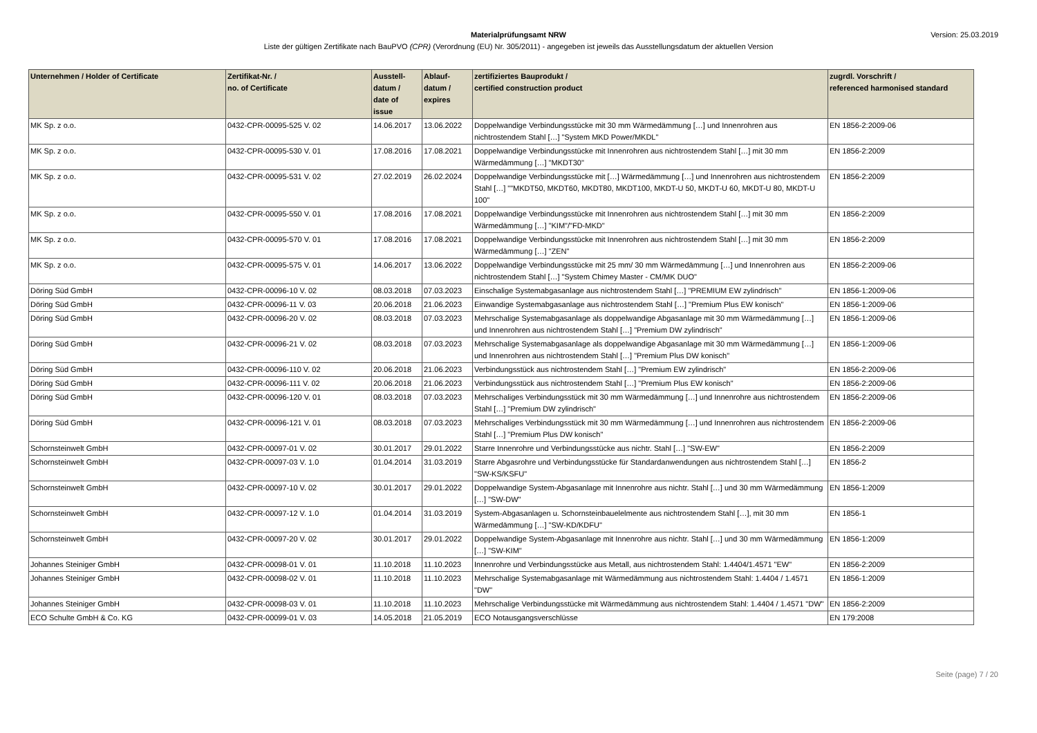Version: 25.03.2019
Materialprüfungsamt NRW
Liste der gültigen Zertifikate nach BauPVO (CPR) (Verordnung (EU) Nr. 305/2011) - angegeben ist jeweils das Ausstellungsdatum der aktuellen Version
| Unternehmen / Holder of Certificate | Zertifikat-Nr. / no. of Certificate | Ausstell- datum / date of issue | Ablauf- datum / expires | zertifiziertes Bauprodukt / certified construction product | zugrdl. Vorschrift / referenced harmonised standard |
| --- | --- | --- | --- | --- | --- |
| MK Sp. z o.o. | 0432-CPR-00095-525 V. 02 | 14.06.2017 | 13.06.2022 | Doppelwandige Verbindungsstücke mit 30 mm Wärmedämmung […] und Innenrohren aus nichtrostendem Stahl […] "System MKD Power/MKDL" | EN 1856-2:2009-06 |
| MK Sp. z o.o. | 0432-CPR-00095-530 V. 01 | 17.08.2016 | 17.08.2021 | Doppelwandige Verbindungsstücke mit Innenrohren aus nichtrostendem Stahl […] mit 30 mm Wärmedämmung […] "MKDT30" | EN 1856-2:2009 |
| MK Sp. z o.o. | 0432-CPR-00095-531 V. 02 | 27.02.2019 | 26.02.2024 | Doppelwandige Verbindungsstücke mit […] Wärmedämmung […] und Innenrohren aus nichtrostendem Stahl […] ""MKDT50, MKDT60, MKDT80, MKDT100, MKDT-U 50, MKDT-U 60, MKDT-U 80, MKDT-U 100" | EN 1856-2:2009 |
| MK Sp. z o.o. | 0432-CPR-00095-550 V. 01 | 17.08.2016 | 17.08.2021 | Doppelwandige Verbindungsstücke mit Innenrohren aus nichtrostendem Stahl […] mit 30 mm Wärmedämmung […] "KIM"/"FD-MKD" | EN 1856-2:2009 |
| MK Sp. z o.o. | 0432-CPR-00095-570 V. 01 | 17.08.2016 | 17.08.2021 | Doppelwandige Verbindungsstücke mit Innenrohren aus nichtrostendem Stahl […] mit 30 mm Wärmedämmung […] "ZEN" | EN 1856-2:2009 |
| MK Sp. z o.o. | 0432-CPR-00095-575 V. 01 | 14.06.2017 | 13.06.2022 | Doppelwandige Verbindungsstücke mit 25 mm/ 30 mm Wärmedämmung […] und Innenrohren aus nichtrostendem Stahl […] "System Chimey Master - CM/MK DUO" | EN 1856-2:2009-06 |
| Döring Süd GmbH | 0432-CPR-00096-10 V. 02 | 08.03.2018 | 07.03.2023 | Einschalige Systemabgasanlage aus nichtrostendem Stahl […] "PREMIUM EW zylindrisch" | EN 1856-1:2009-06 |
| Döring Süd GmbH | 0432-CPR-00096-11 V. 03 | 20.06.2018 | 21.06.2023 | Einwandige Systemabgasanlage aus nichtrostendem Stahl […] "Premium Plus EW konisch" | EN 1856-1:2009-06 |
| Döring Süd GmbH | 0432-CPR-00096-20 V. 02 | 08.03.2018 | 07.03.2023 | Mehrschalige Systemabgasanlage als doppelwandige Abgasanlage mit 30 mm Wärmedämmung […] und Innenrohren aus nichtrostendem Stahl […] "Premium DW zylindrisch" | EN 1856-1:2009-06 |
| Döring Süd GmbH | 0432-CPR-00096-21 V. 02 | 08.03.2018 | 07.03.2023 | Mehrschalige Systemabgasanlage als doppelwandige Abgasanlage mit 30 mm Wärmedämmung […] und Innenrohren aus nichtrostendem Stahl […] "Premium Plus DW konisch" | EN 1856-1:2009-06 |
| Döring Süd GmbH | 0432-CPR-00096-110 V. 02 | 20.06.2018 | 21.06.2023 | Verbindungsstück aus nichtrostendem Stahl […] "Premium EW zylindrisch" | EN 1856-2:2009-06 |
| Döring Süd GmbH | 0432-CPR-00096-111 V. 02 | 20.06.2018 | 21.06.2023 | Verbindungsstück aus nichtrostendem Stahl […] "Premium Plus EW konisch" | EN 1856-2:2009-06 |
| Döring Süd GmbH | 0432-CPR-00096-120 V. 01 | 08.03.2018 | 07.03.2023 | Mehrschaliges Verbindungsstück mit 30 mm Wärmedämmung […] und Innenrohre aus nichtrostendem Stahl […] "Premium DW zylindrisch" | EN 1856-2:2009-06 |
| Döring Süd GmbH | 0432-CPR-00096-121 V. 01 | 08.03.2018 | 07.03.2023 | Mehrschaliges Verbindungsstück mit 30 mm Wärmedämmung […] und Innenrohren aus nichtrostendem Stahl […] "Premium Plus DW konisch" | EN 1856-2:2009-06 |
| Schornsteinwelt GmbH | 0432-CPR-00097-01 V. 02 | 30.01.2017 | 29.01.2022 | Starre Innenrohre und Verbindungsstücke aus nichtr. Stahl […] "SW-EW" | EN 1856-2:2009 |
| Schornsteinwelt GmbH | 0432-CPR-00097-03 V. 1.0 | 01.04.2014 | 31.03.2019 | Starre Abgasrohre und Verbindungsstücke für Standardanwendungen aus nichtrostendem Stahl […] "SW-KS/KSFU" | EN 1856-2 |
| Schornsteinwelt GmbH | 0432-CPR-00097-10 V. 02 | 30.01.2017 | 29.01.2022 | Doppelwandige System-Abgasanlage mit Innenrohre aus nichtr. Stahl […] und 30 mm Wärmedämmung […] "SW-DW" | EN 1856-1:2009 |
| Schornsteinwelt GmbH | 0432-CPR-00097-12 V. 1.0 | 01.04.2014 | 31.03.2019 | System-Abgasanlagen u. Schornsteinbauelelmente aus nichtrostendem Stahl […], mit 30 mm Wärmedämmung […] "SW-KD/KDFU" | EN 1856-1 |
| Schornsteinwelt GmbH | 0432-CPR-00097-20 V. 02 | 30.01.2017 | 29.01.2022 | Doppelwandige System-Abgasanlage mit Innenrohre aus nichtr. Stahl […] und 30 mm Wärmedämmung […] "SW-KIM" | EN 1856-1:2009 |
| Johannes Steiniger GmbH | 0432-CPR-00098-01 V. 01 | 11.10.2018 | 11.10.2023 | Innenrohre und Verbindungsstücke aus Metall, aus nichtrostendem Stahl: 1.4404/1.4571 "EW" | EN 1856-2:2009 |
| Johannes Steiniger GmbH | 0432-CPR-00098-02 V. 01 | 11.10.2018 | 11.10.2023 | Mehrschalige Systemabgasanlage mit Wärmedämmung aus nichtrostendem Stahl: 1.4404 / 1.4571 "DW" | EN 1856-1:2009 |
| Johannes Steiniger GmbH | 0432-CPR-00098-03 V. 01 | 11.10.2018 | 11.10.2023 | Mehrschalige Verbindungsstücke mit Wärmedämmung aus nichtrostendem Stahl: 1.4404 / 1.4571 "DW" | EN 1856-2:2009 |
| ECO Schulte GmbH & Co. KG | 0432-CPR-00099-01 V. 03 | 14.05.2018 | 21.05.2019 | ECO Notausgangsverschlüsse | EN 179:2008 |
Seite (page) 7 / 20